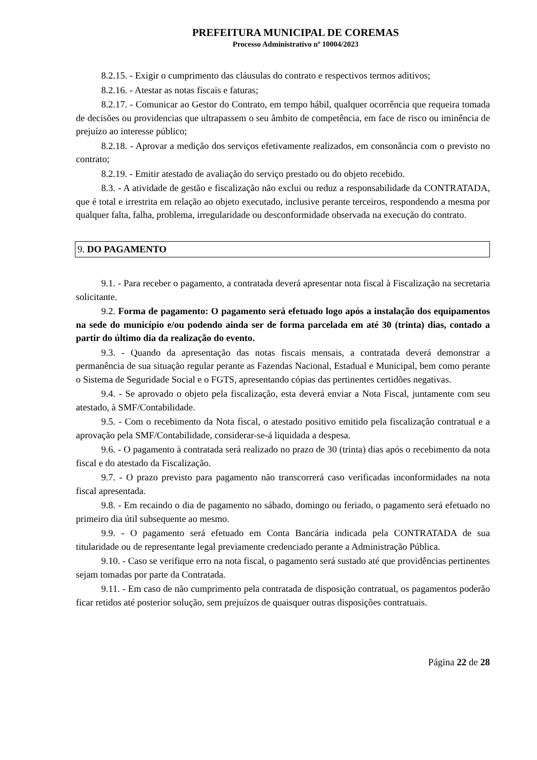PREFEITURA MUNICIPAL DE COREMAS
Processo Administrativo nº 10004/2023
8.2.15. - Exigir o cumprimento das cláusulas do contrato e respectivos termos aditivos;
8.2.16. - Atestar as notas fiscais e faturas;
8.2.17. - Comunicar ao Gestor do Contrato, em tempo hábil, qualquer ocorrência que requeira tomada de decisões ou providencias que ultrapassem o seu âmbito de competência, em face de risco ou iminência de prejuízo ao interesse público;
8.2.18. - Aprovar a medição dos serviços efetivamente realizados, em consonância com o previsto no contrato;
8.2.19. - Emitir atestado de avaliação do serviço prestado ou do objeto recebido.
8.3. - A atividade de gestão e fiscalização não exclui ou reduz a responsabilidade da CONTRATADA, que é total e irrestrita em relação ao objeto executado, inclusive perante terceiros, respondendo a mesma por qualquer falta, falha, problema, irregularidade ou desconformidade observada na execução do contrato.
9. DO PAGAMENTO
9.1. - Para receber o pagamento, a contratada deverá apresentar nota fiscal à Fiscalização na secretaria solicitante.
9.2. Forma de pagamento: O pagamento será efetuado logo após a instalação dos equipamentos na sede do município e/ou podendo ainda ser de forma parcelada em até 30 (trinta) dias, contado a partir do último dia da realização do evento.
9.3. - Quando da apresentação das notas fiscais mensais, a contratada deverá demonstrar a permanência de sua situação regular perante as Fazendas Nacional, Estadual e Municipal, bem como perante o Sistema de Seguridade Social e o FGTS, apresentando cópias das pertinentes certidões negativas.
9.4. - Se aprovado o objeto pela fiscalização, esta deverá enviar a Nota Fiscal, juntamente com seu atestado, à SMF/Contabilidade.
9.5. - Com o recebimento da Nota fiscal, o atestado positivo emitido pela fiscalização contratual e a aprovação pela SMF/Contabilidade, considerar-se-á liquidada a despesa.
9.6. - O pagamento à contratada será realizado no prazo de 30 (trinta) dias após o recebimento da nota fiscal e do atestado da Fiscalização.
9.7. - O prazo previsto para pagamento não transcorrerá caso verificadas inconformidades na nota fiscal apresentada.
9.8. - Em recaindo o dia de pagamento no sábado, domingo ou feriado, o pagamento será efetuado no primeiro dia útil subsequente ao mesmo.
9.9. - O pagamento será efetuado em Conta Bancária indicada pela CONTRATADA de sua titularidade ou de representante legal previamente credenciado perante a Administração Pública.
9.10. - Caso se verifique erro na nota fiscal, o pagamento será sustado até que providências pertinentes sejam tomadas por parte da Contratada.
9.11. - Em caso de não cumprimento pela contratada de disposição contratual, os pagamentos poderão ficar retidos até posterior solução, sem prejuízos de quaisquer outras disposições contratuais.
Página 22 de 28